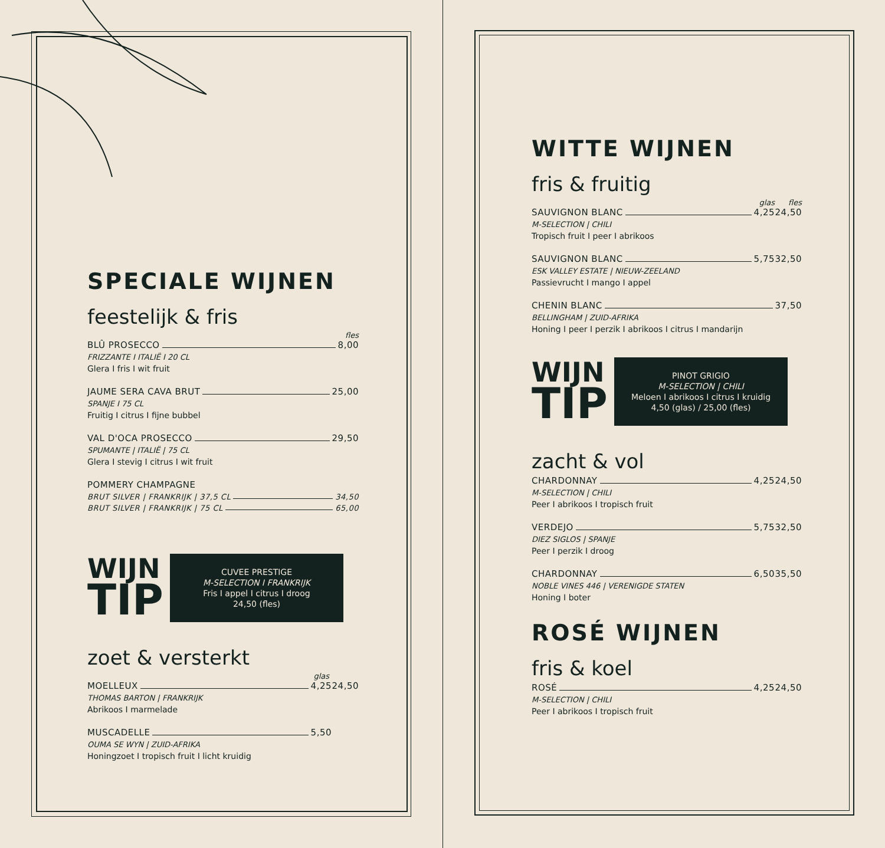SPECIALE WIJNEN
feestelijk & fris
fles
BLÛ PROSECCO 8,00
FRIZZANTE I ITALIË I 20 CL
Glera I fris I wit fruit
JAUME SERA CAVA BRUT 25,00
SPANJE I 75 CL
Fruitig I citrus I fijne bubbel
VAL D'OCA PROSECCO 29,50
SPUMANTE | ITALIË | 75 CL
Glera I stevig I citrus I wit fruit
POMMERY CHAMPAGNE
BRUT SILVER | FRANKRIJK | 37,5 CL 34,50
BRUT SILVER | FRANKRIJK | 75 CL 65,00
WIJN
TIP
CUVEE PRESTIGE
M-SELECTION I FRANKRIJK
Fris I appel I citrus I droog
24,50 (fles)
zoet & versterkt
glas
MOELLEUX 4,25 24,50
THOMAS BARTON | FRANKRIJK
Abrikoos I marmelade
MUSCADELLE 5,50
OUMA SE WYN | ZUID-AFRIKA
Honingzoet I tropisch fruit I licht kruidig
WITTE WIJNEN
fris & fruitig
glas fles
SAUVIGNON BLANC 4,25 24,50
M-SELECTION | CHILI
Tropisch fruit I peer I abrikoos
SAUVIGNON BLANC 5,75 32,50
ESK VALLEY ESTATE | NIEUW-ZEELAND
Passievrucht I mango I appel
CHENIN BLANC 37,50
BELLINGHAM | ZUID-AFRIKA
Honing I peer I perzik I abrikoos I citrus I mandarijn
WIJN
TIP
PINOT GRIGIO
M-SELECTION | CHILI
Meloen I abrikoos I citrus I kruidig
4,50 (glas) / 25,00 (fles)
zacht & vol
CHARDONNAY 4,25 24,50
M-SELECTION | CHILI
Peer I abrikoos I tropisch fruit
VERDEJO 5,75 32,50
DIEZ SIGLOS | SPANJE
Peer I perzik I droog
CHARDONNAY 6,50 35,50
NOBLE VINES 446 | VERENIGDE STATEN
Honing I boter
ROSÉ WIJNEN
fris & koel
ROSÉ 4,25 24,50
M-SELECTION | CHILI
Peer I abrikoos I tropisch fruit